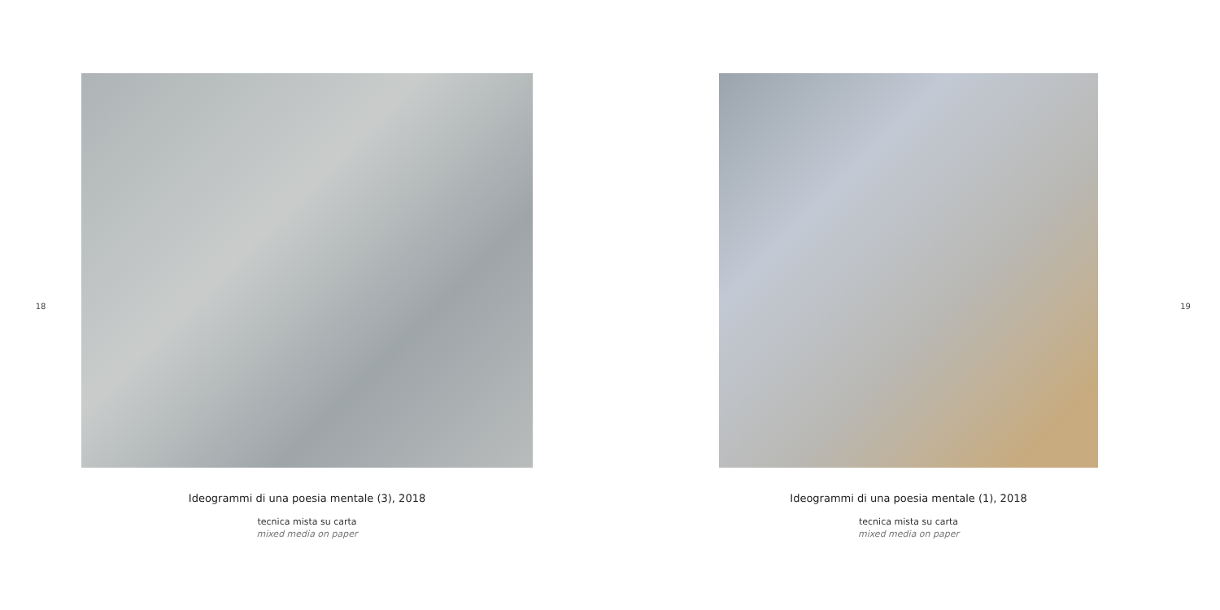18
Ideogrammi di una poesia mentale (3), 2018
tecnica mista su carta
mixed media on paper
Ideogrammi di una poesia mentale (1), 2018
tecnica mista su carta
mixed media on paper
19